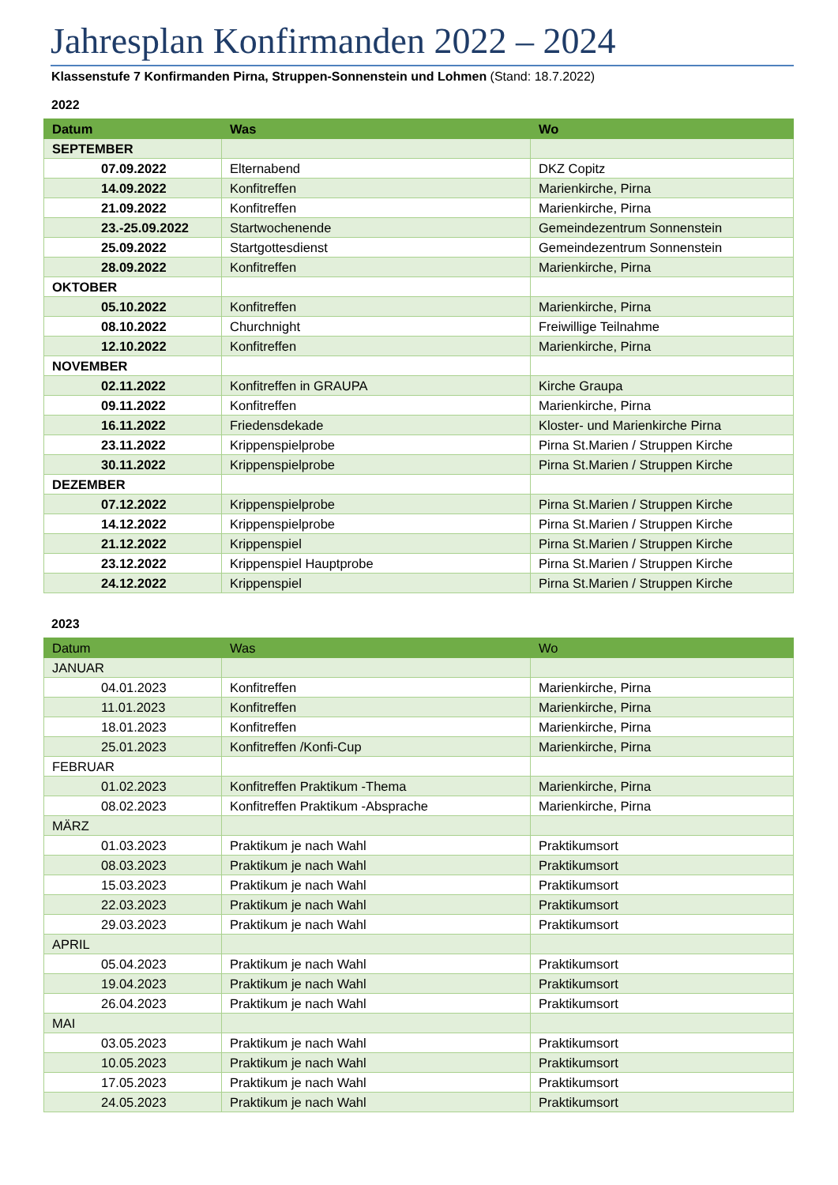Jahresplan Konfirmanden 2022 – 2024
Klassenstufe 7 Konfirmanden Pirna, Struppen-Sonnenstein und Lohmen (Stand: 18.7.2022)
2022
| Datum | Was | Wo |
| --- | --- | --- |
| SEPTEMBER | | |
| 07.09.2022 | Elternabend | DKZ Copitz |
| 14.09.2022 | Konfitreffen | Marienkirche, Pirna |
| 21.09.2022 | Konfitreffen | Marienkirche, Pirna |
| 23.-25.09.2022 | Startwochenende | Gemeindezentrum Sonnenstein |
| 25.09.2022 | Startgottesdienst | Gemeindezentrum Sonnenstein |
| 28.09.2022 | Konfitreffen | Marienkirche, Pirna |
| OKTOBER | | |
| 05.10.2022 | Konfitreffen | Marienkirche, Pirna |
| 08.10.2022 | Churchnight | Freiwillige Teilnahme |
| 12.10.2022 | Konfitreffen | Marienkirche, Pirna |
| NOVEMBER | | |
| 02.11.2022 | Konfitreffen in GRAUPA | Kirche Graupa |
| 09.11.2022 | Konfitreffen | Marienkirche, Pirna |
| 16.11.2022 | Friedensdekade | Kloster- und Marienkirche Pirna |
| 23.11.2022 | Krippenspielprobe | Pirna St.Marien / Struppen Kirche |
| 30.11.2022 | Krippenspielprobe | Pirna St.Marien / Struppen Kirche |
| DEZEMBER | | |
| 07.12.2022 | Krippenspielprobe | Pirna St.Marien / Struppen Kirche |
| 14.12.2022 | Krippenspielprobe | Pirna St.Marien / Struppen Kirche |
| 21.12.2022 | Krippenspiel | Pirna St.Marien / Struppen Kirche |
| 23.12.2022 | Krippenspiel Hauptprobe | Pirna St.Marien / Struppen Kirche |
| 24.12.2022 | Krippenspiel | Pirna St.Marien / Struppen Kirche |
2023
| Datum | Was | Wo |
| --- | --- | --- |
| JANUAR | | |
| 04.01.2023 | Konfitreffen | Marienkirche, Pirna |
| 11.01.2023 | Konfitreffen | Marienkirche, Pirna |
| 18.01.2023 | Konfitreffen | Marienkirche, Pirna |
| 25.01.2023 | Konfitreffen /Konfi-Cup | Marienkirche, Pirna |
| FEBRUAR | | |
| 01.02.2023 | Konfitreffen Praktikum -Thema | Marienkirche, Pirna |
| 08.02.2023 | Konfitreffen Praktikum -Absprache | Marienkirche, Pirna |
| MÄRZ | | |
| 01.03.2023 | Praktikum je nach Wahl | Praktikumsort |
| 08.03.2023 | Praktikum je nach Wahl | Praktikumsort |
| 15.03.2023 | Praktikum je nach Wahl | Praktikumsort |
| 22.03.2023 | Praktikum je nach Wahl | Praktikumsort |
| 29.03.2023 | Praktikum je nach Wahl | Praktikumsort |
| APRIL | | |
| 05.04.2023 | Praktikum je nach Wahl | Praktikumsort |
| 19.04.2023 | Praktikum je nach Wahl | Praktikumsort |
| 26.04.2023 | Praktikum je nach Wahl | Praktikumsort |
| MAI | | |
| 03.05.2023 | Praktikum je nach Wahl | Praktikumsort |
| 10.05.2023 | Praktikum je nach Wahl | Praktikumsort |
| 17.05.2023 | Praktikum je nach Wahl | Praktikumsort |
| 24.05.2023 | Praktikum je nach Wahl | Praktikumsort |